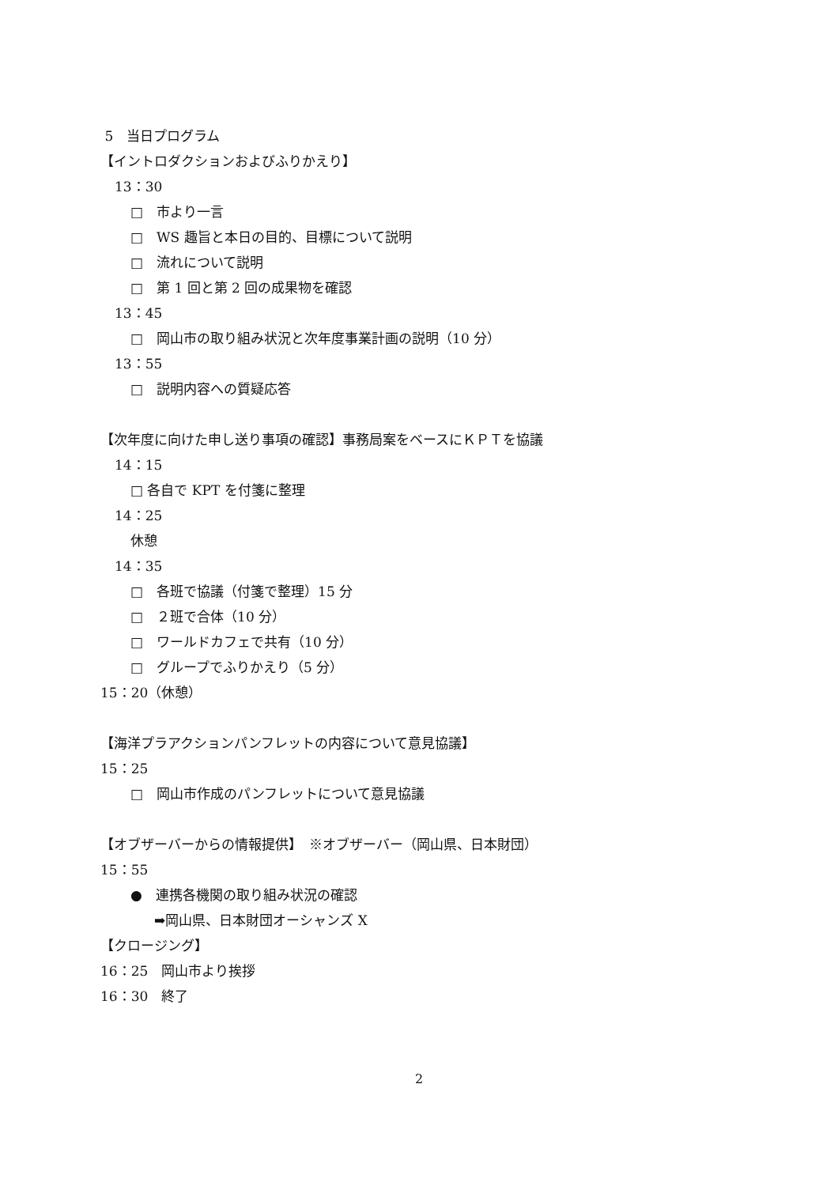5　当日プログラム
【イントロダクションおよびふりかえり】
13：30
□　市より一言
□　WS 趣旨と本日の目的、目標について説明
□　流れについて説明
□　第 1 回と第 2 回の成果物を確認
13：45
□　岡山市の取り組み状況と次年度事業計画の説明（10 分）
13：55
□　説明内容への質疑応答
【次年度に向けた申し送り事項の確認】事務局案をベースにＫＰＴを協議
14：15
□ 各自で KPT を付箋に整理
14：25
休憩
14：35
□　各班で協議（付箋で整理）15 分
□　２班で合体（10 分）
□　ワールドカフェで共有（10 分）
□　グループでふりかえり（5 分）
15：20（休憩）
【海洋プラアクションパンフレットの内容について意見協議】
15：25
□　岡山市作成のパンフレットについて意見協議
【オブザーバーからの情報提供】　※オブザーバー（岡山県、日本財団）
15：55
●　連携各機関の取り組み状況の確認
➡岡山県、日本財団オーシャンズ X
【クロージング】
16：25　岡山市より挨拶
16：30　終了
2